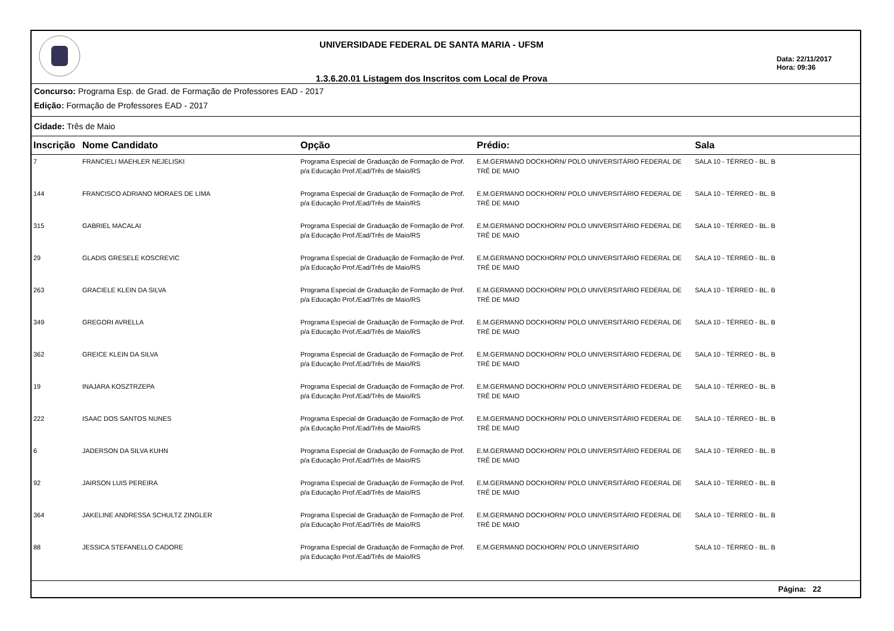UNIVERSIDADE FEDERAL DE SANTA MARIA - UFSM
1.3.6.20.01 Listagem dos Inscritos com Local de Prova
Data: 22/11/2017
Hora: 09:36
Concurso: Programa Esp. de Grad. de Formação de Professores EAD - 2017
Edição: Formação de Professores EAD - 2017
Cidade: Três de Maio
| Inscrição | Nome Candidato | Opção | Prédio: | Sala |
| --- | --- | --- | --- | --- |
| 7 | FRANCIELI MAEHLER NEJELISKI | Programa Especial de Graduação de Formação de Prof. p/a Educação Prof./Ead/Três de Maio/RS | E.M.GERMANO DOCKHORN/ POLO UNIVERSITÁRIO FEDERAL DE TRÊ DE MAIO | SALA 10 - TÉRREO - BL. B |
| 144 | FRANCISCO ADRIANO MORAES DE LIMA | Programa Especial de Graduação de Formação de Prof. p/a Educação Prof./Ead/Três de Maio/RS | E.M.GERMANO DOCKHORN/ POLO UNIVERSITÁRIO FEDERAL DE TRÊ DE MAIO | SALA 10 - TÉRREO - BL. B |
| 315 | GABRIEL MACALAI | Programa Especial de Graduação de Formação de Prof. p/a Educação Prof./Ead/Três de Maio/RS | E.M.GERMANO DOCKHORN/ POLO UNIVERSITÁRIO FEDERAL DE TRÊ DE MAIO | SALA 10 - TÉRREO - BL. B |
| 29 | GLADIS GRESELE KOSCREVIC | Programa Especial de Graduação de Formação de Prof. p/a Educação Prof./Ead/Três de Maio/RS | E.M.GERMANO DOCKHORN/ POLO UNIVERSITÁRIO FEDERAL DE TRÊ DE MAIO | SALA 10 - TÉRREO - BL. B |
| 263 | GRACIELE KLEIN DA SILVA | Programa Especial de Graduação de Formação de Prof. p/a Educação Prof./Ead/Três de Maio/RS | E.M.GERMANO DOCKHORN/ POLO UNIVERSITÁRIO FEDERAL DE TRÊ DE MAIO | SALA 10 - TÉRREO - BL. B |
| 349 | GREGORI AVRELLA | Programa Especial de Graduação de Formação de Prof. p/a Educação Prof./Ead/Três de Maio/RS | E.M.GERMANO DOCKHORN/ POLO UNIVERSITÁRIO FEDERAL DE TRÊ DE MAIO | SALA 10 - TÉRREO - BL. B |
| 362 | GREICE KLEIN DA SILVA | Programa Especial de Graduação de Formação de Prof. p/a Educação Prof./Ead/Três de Maio/RS | E.M.GERMANO DOCKHORN/ POLO UNIVERSITÁRIO FEDERAL DE TRÊ DE MAIO | SALA 10 - TÉRREO - BL. B |
| 19 | INAJARA KOSZTRZEPA | Programa Especial de Graduação de Formação de Prof. p/a Educação Prof./Ead/Três de Maio/RS | E.M.GERMANO DOCKHORN/ POLO UNIVERSITÁRIO FEDERAL DE TRÊ DE MAIO | SALA 10 - TÉRREO - BL. B |
| 222 | ISAAC DOS SANTOS NUNES | Programa Especial de Graduação de Formação de Prof. p/a Educação Prof./Ead/Três de Maio/RS | E.M.GERMANO DOCKHORN/ POLO UNIVERSITÁRIO FEDERAL DE TRÊ DE MAIO | SALA 10 - TÉRREO - BL. B |
| 6 | JADERSON DA SILVA KUHN | Programa Especial de Graduação de Formação de Prof. p/a Educação Prof./Ead/Três de Maio/RS | E.M.GERMANO DOCKHORN/ POLO UNIVERSITÁRIO FEDERAL DE TRÊ DE MAIO | SALA 10 - TÉRREO - BL. B |
| 92 | JAIRSON LUIS PEREIRA | Programa Especial de Graduação de Formação de Prof. p/a Educação Prof./Ead/Três de Maio/RS | E.M.GERMANO DOCKHORN/ POLO UNIVERSITÁRIO FEDERAL DE TRÊ DE MAIO | SALA 10 - TÉRREO - BL. B |
| 364 | JAKELINE ANDRESSA SCHULTZ ZINGLER | Programa Especial de Graduação de Formação de Prof. p/a Educação Prof./Ead/Três de Maio/RS | E.M.GERMANO DOCKHORN/ POLO UNIVERSITÁRIO FEDERAL DE TRÊ DE MAIO | SALA 10 - TÉRREO - BL. B |
| 88 | JESSICA STEFANELLO CADORE | Programa Especial de Graduação de Formação de Prof. p/a Educação Prof./Ead/Três de Maio/RS | E.M.GERMANO DOCKHORN/ POLO UNIVERSITÁRIO | SALA 10 - TÉRREO - BL. B |
Página: 22